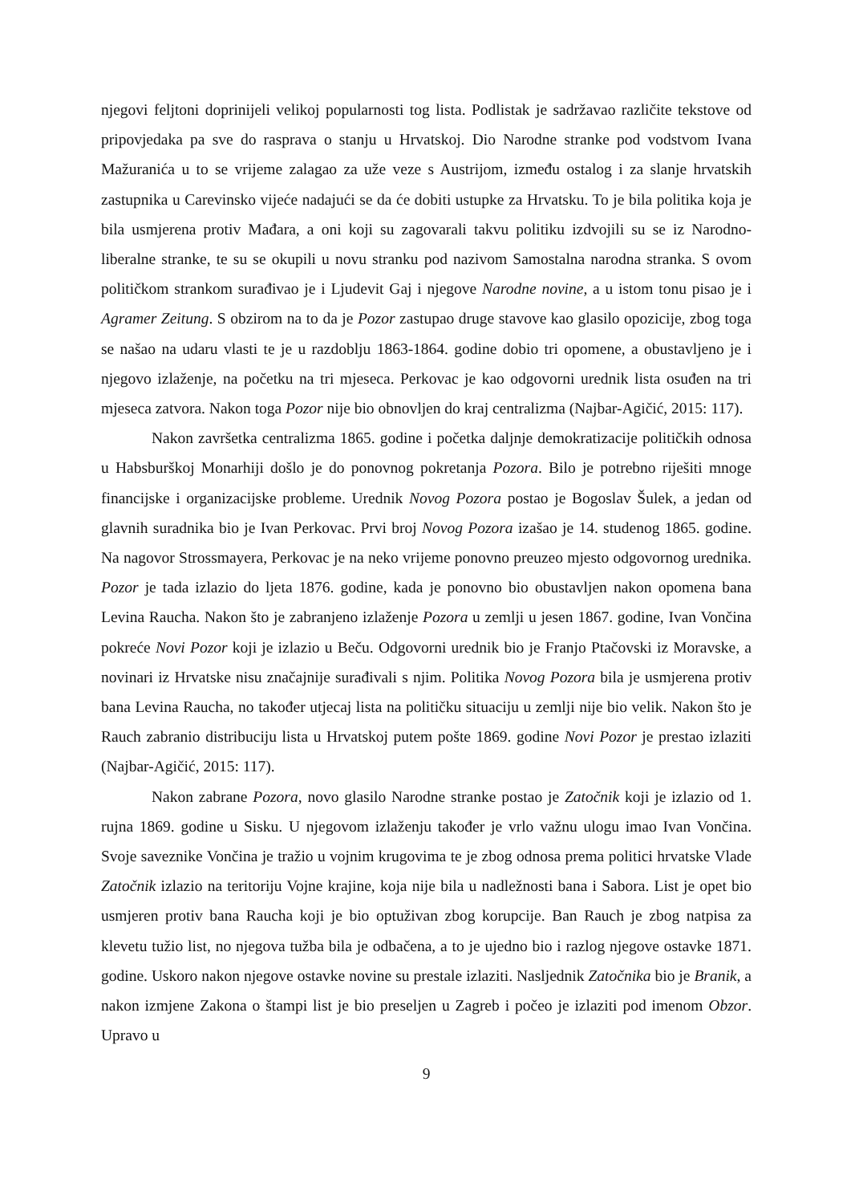njegovi feljtoni doprinijeli velikoj popularnosti tog lista. Podlistak je sadržavao različite tekstove od pripovjedaka pa sve do rasprava o stanju u Hrvatskoj. Dio Narodne stranke pod vodstvom Ivana Mažuranića u to se vrijeme zalagao za uže veze s Austrijom, između ostalog i za slanje hrvatskih zastupnika u Carevinsko vijeće nadajući se da će dobiti ustupke za Hrvatsku. To je bila politika koja je bila usmjerena protiv Mađara, a oni koji su zagovarali takvu politiku izdvojili su se iz Narodno-liberalne stranke, te su se okupili u novu stranku pod nazivom Samostalna narodna stranka. S ovom političkom strankom surađivao je i Ljudevit Gaj i njegove Narodne novine, a u istom tonu pisao je i Agramer Zeitung. S obzirom na to da je Pozor zastupao druge stavove kao glasilo opozicije, zbog toga se našao na udaru vlasti te je u razdoblju 1863-1864. godine dobio tri opomene, a obustavljeno je i njegovo izlaženje, na početku na tri mjeseca. Perkovac je kao odgovorni urednik lista osuđen na tri mjeseca zatvora. Nakon toga Pozor nije bio obnovljen do kraj centralizma (Najbar-Agičić, 2015: 117).
Nakon završetka centralizma 1865. godine i početka daljnje demokratizacije političkih odnosa u Habsburškoj Monarhiji došlo je do ponovnog pokretanja Pozora. Bilo je potrebno riješiti mnoge financijske i organizacijske probleme. Urednik Novog Pozora postao je Bogoslav Šulek, a jedan od glavnih suradnika bio je Ivan Perkovac. Prvi broj Novog Pozora izašao je 14. studenog 1865. godine. Na nagovor Strossmayera, Perkovac je na neko vrijeme ponovno preuzeo mjesto odgovornog urednika. Pozor je tada izlazio do ljeta 1876. godine, kada je ponovno bio obustavljen nakon opomena bana Levina Raucha. Nakon što je zabranjeno izlaženje Pozora u zemlji u jesen 1867. godine, Ivan Vončina pokreće Novi Pozor koji je izlazio u Beču. Odgovorni urednik bio je Franjo Ptačovski iz Moravske, a novinari iz Hrvatske nisu značajnije surađivali s njim. Politika Novog Pozora bila je usmjerena protiv bana Levina Raucha, no također utjecaj lista na političku situaciju u zemlji nije bio velik. Nakon što je Rauch zabranio distribuciju lista u Hrvatskoj putem pošte 1869. godine Novi Pozor je prestao izlaziti (Najbar-Agičić, 2015: 117).
Nakon zabrane Pozora, novo glasilo Narodne stranke postao je Zatočnik koji je izlazio od 1. rujna 1869. godine u Sisku. U njegovom izlaženju također je vrlo važnu ulogu imao Ivan Vončina. Svoje saveznike Vončina je tražio u vojnim krugovima te je zbog odnosa prema politici hrvatske Vlade Zatočnik izlazio na teritoriju Vojne krajine, koja nije bila u nadležnosti bana i Sabora. List je opet bio usmjeren protiv bana Raucha koji je bio optuživan zbog korupcije. Ban Rauch je zbog natpisa za klevetu tužio list, no njegova tužba bila je odbačena, a to je ujedno bio i razlog njegove ostavke 1871. godine. Uskoro nakon njegove ostavke novine su prestale izlaziti. Nasljednik Zatočnika bio je Branik, a nakon izmjene Zakona o štampi list je bio preseljen u Zagreb i počeo je izlaziti pod imenom Obzor. Upravo u
9